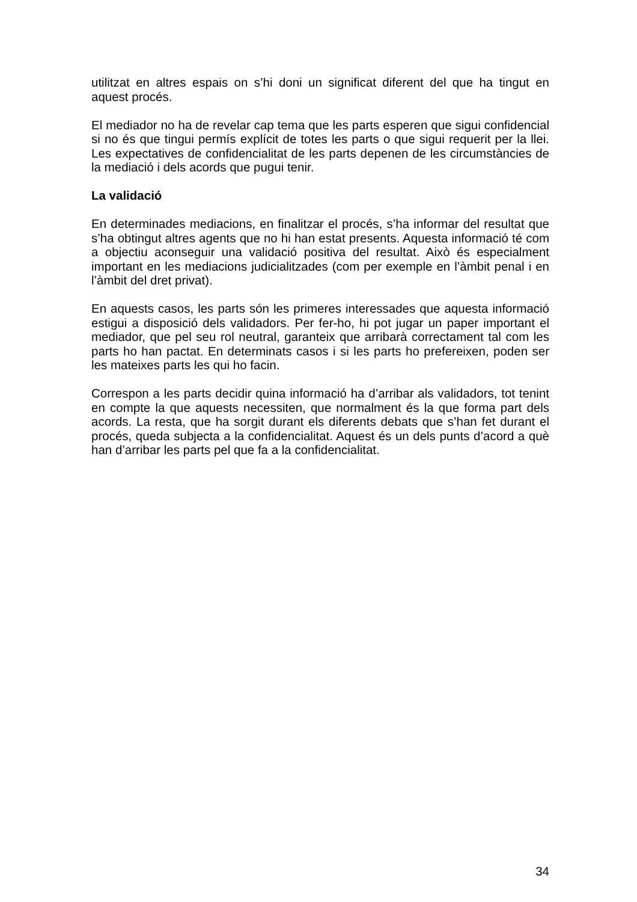utilitzat en altres espais on s’hi doni un significat diferent del que ha tingut en aquest procés.
El mediador no ha de revelar cap tema que les parts esperen que sigui confidencial si no és que tingui permís explícit de totes les parts o que sigui requerit per la llei. Les expectatives de confidencialitat de les parts depenen de les circumstàncies de la mediació i dels acords que pugui tenir.
La validació
En determinades mediacions, en finalitzar el procés, s’ha informar del resultat que s’ha obtingut altres agents que no hi han estat presents. Aquesta informació té com a objectiu aconseguir una validació positiva del resultat. Això és especialment important en les mediacions judicialitzades (com per exemple en l’àmbit penal i en l’àmbit del dret privat).
En aquests casos, les parts són les primeres interessades que aquesta informació estigui a disposició dels validadors. Per fer-ho, hi pot jugar un paper important el mediador, que pel seu rol neutral, garanteix que arribarà correctament tal com les parts ho han pactat. En determinats casos i si les parts ho prefereixen, poden ser les mateixes parts les qui ho facin.
Correspon a les parts decidir quina informació ha d’arribar als validadors, tot tenint en compte la que aquests necessiten, que normalment és la que forma part dels acords. La resta, que ha sorgit durant els diferents debats que s’han fet durant el procés, queda subjecta a la confidencialitat. Aquest és un dels punts d’acord a què han d’arribar les parts pel que fa a la confidencialitat.
34